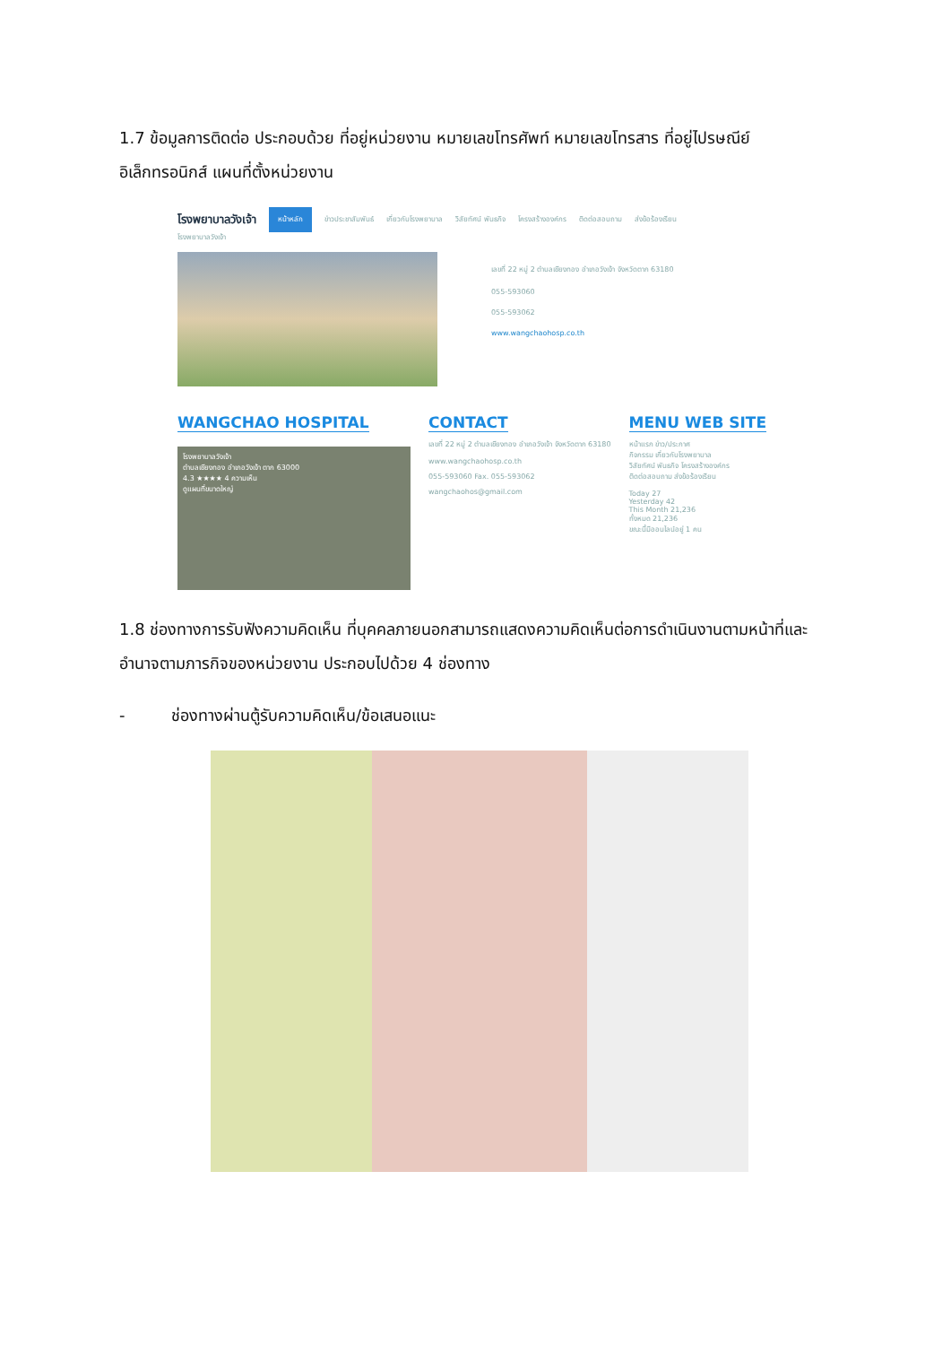1.7 ข้อมูลการติดต่อ ประกอบด้วย ที่อยู่หน่วยงาน หมายเลขโทรศัพท์ หมายเลขโทรสาร ที่อยู่ไปรษณีย์อิเล็กทรอนิกส์ แผนที่ตั้งหน่วยงาน
โรงพยาบาลวังเจ้า หน้าหลัก ข่าวประชาสัมพันธ์ เกี่ยวกับโรงพยาบาล วิสัยทัศน์ พันธกิจ โครงสร้างองค์กร ติดต่อสอบถาม ส่งข้อร้องเรียน
โรงพยาบาลวังเจ้า
เลขที่ 22 หมู่ 2 ตำบลเชียงทอง อำเภอวังเจ้า จังหวัดตาก 63180
055-593060
055-593062
www.wangchaohosp.co.th
WANGCHAO HOSPITAL
โรงพยาบาลวังเจ้า
ตำบลเชียงทอง อำเภอวังเจ้า ตาก 63000
4.3 ★★★★ 4 ความเห็น
ดูแผนที่ขนาดใหญ่
CONTACT
เลขที่ 22 หมู่ 2 ตำบลเชียงทอง อำเภอวังเจ้า จังหวัดตาก 63180
www.wangchaohosp.co.th
055-593060 Fax. 055-593062
wangchaohos@gmail.com
MENU WEB SITE
หน้าแรก ข่าว/ประกาศ
กิจกรรม เกี่ยวกับโรงพยาบาล
วิสัยทัศน์ พันธกิจ โครงสร้างองค์กร
ติดต่อสอบถาม ส่งข้อร้องเรียน
Today 27
Yesterday 42
This Month 21,236
ทั้งหมด 21,236
ขณะนี้มีออนไลน์อยู่ 1 คน
1.8 ช่องทางการรับฟังความคิดเห็น ที่บุคคลภายนอกสามารถแสดงความคิดเห็นต่อการดำเนินงานตามหน้าที่และอำนาจตามภารกิจของหน่วยงาน ประกอบไปด้วย 4 ช่องทาง
- ช่องทางผ่านตู้รับความคิดเห็น/ข้อเสนอแนะ